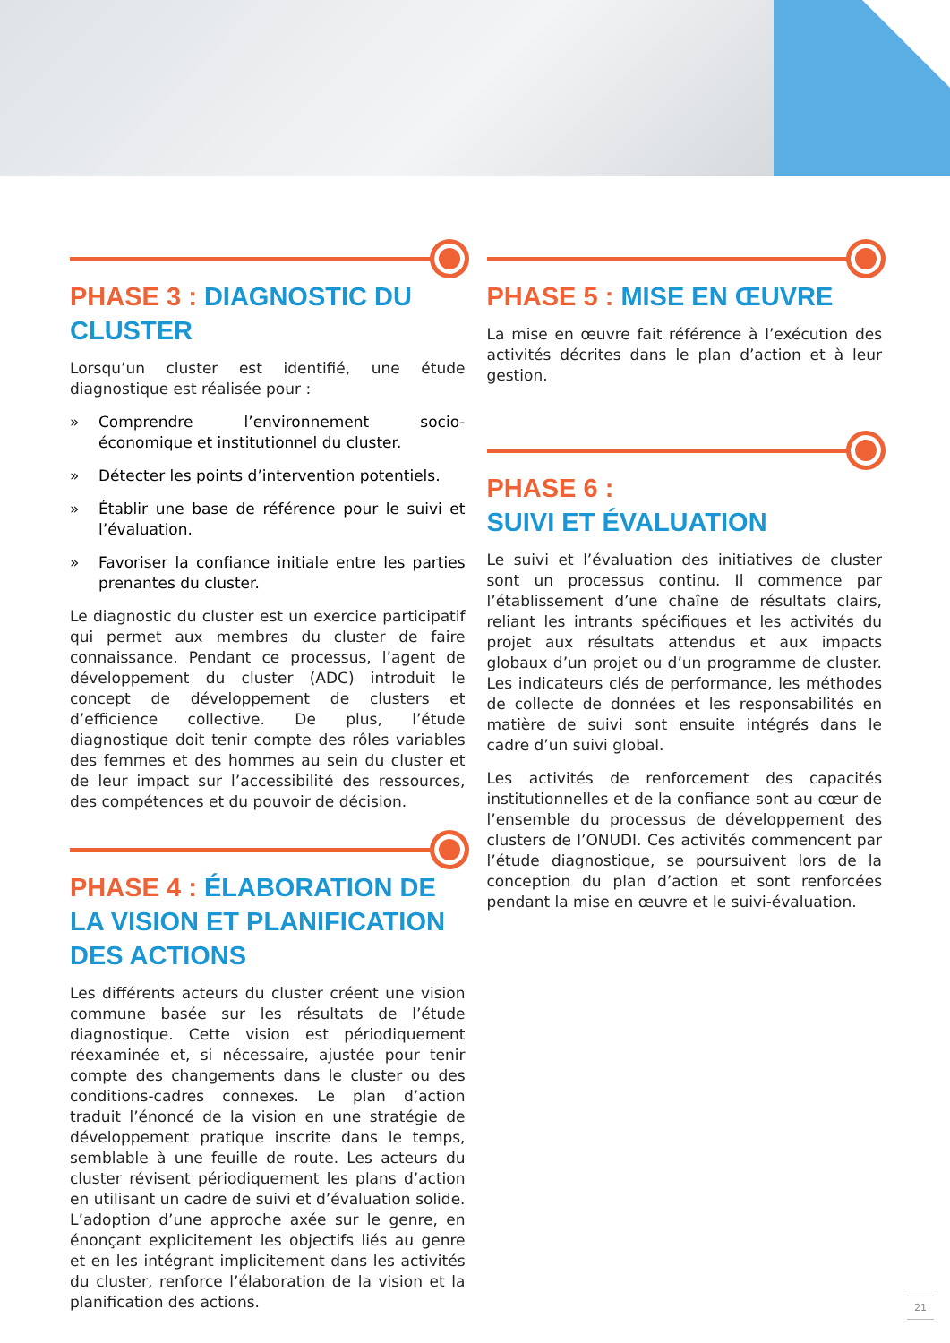PHASE 3 : DIAGNOSTIC DU CLUSTER
Lorsqu’un cluster est identifié, une étude diagnostique est réalisée pour :
» Comprendre l’environnement socio-économique et institutionnel du cluster.
» Détecter les points d’intervention potentiels.
» Établir une base de référence pour le suivi et l’évaluation.
» Favoriser la confiance initiale entre les parties prenantes du cluster.
Le diagnostic du cluster est un exercice participatif qui permet aux membres du cluster de faire connaissance. Pendant ce processus, l’agent de développement du cluster (ADC) introduit le concept de développement de clusters et d’efficience collective. De plus, l’étude diagnostique doit tenir compte des rôles variables des femmes et des hommes au sein du cluster et de leur impact sur l’accessibilité des ressources, des compétences et du pouvoir de décision.
PHASE 4 : ÉLABORATION DE LA VISION ET PLANIFICATION DES ACTIONS
Les différents acteurs du cluster créent une vision commune basée sur les résultats de l’étude diagnostique. Cette vision est périodiquement réexaminée et, si nécessaire, ajustée pour tenir compte des changements dans le cluster ou des conditions-cadres connexes. Le plan d’action traduit l’énoncé de la vision en une stratégie de développement pratique inscrite dans le temps, semblable à une feuille de route. Les acteurs du cluster révisent périodiquement les plans d’action en utilisant un cadre de suivi et d’évaluation solide. L’adoption d’une approche axée sur le genre, en énonçant explicitement les objectifs liés au genre et en les intégrant implicitement dans les activités du cluster, renforce l’élaboration de la vision et la planification des actions.
PHASE 5 : MISE EN ŒUVRE
La mise en œuvre fait référence à l’exécution des activités décrites dans le plan d’action et à leur gestion.
PHASE 6 :
SUIVI ET ÉVALUATION
Le suivi et l’évaluation des initiatives de cluster sont un processus continu. Il commence par l’établissement d’une chaîne de résultats clairs, reliant les intrants spécifiques et les activités du projet aux résultats attendus et aux impacts globaux d’un projet ou d’un programme de cluster. Les indicateurs clés de performance, les méthodes de collecte de données et les responsabilités en matière de suivi sont ensuite intégrés dans le cadre d’un suivi global.
Les activités de renforcement des capacités institutionnelles et de la confiance sont au cœur de l’ensemble du processus de développement des clusters de l’ONUDI. Ces activités commencent par l’étude diagnostique, se poursuivent lors de la conception du plan d’action et sont renforcées pendant la mise en œuvre et le suivi-évaluation.
21